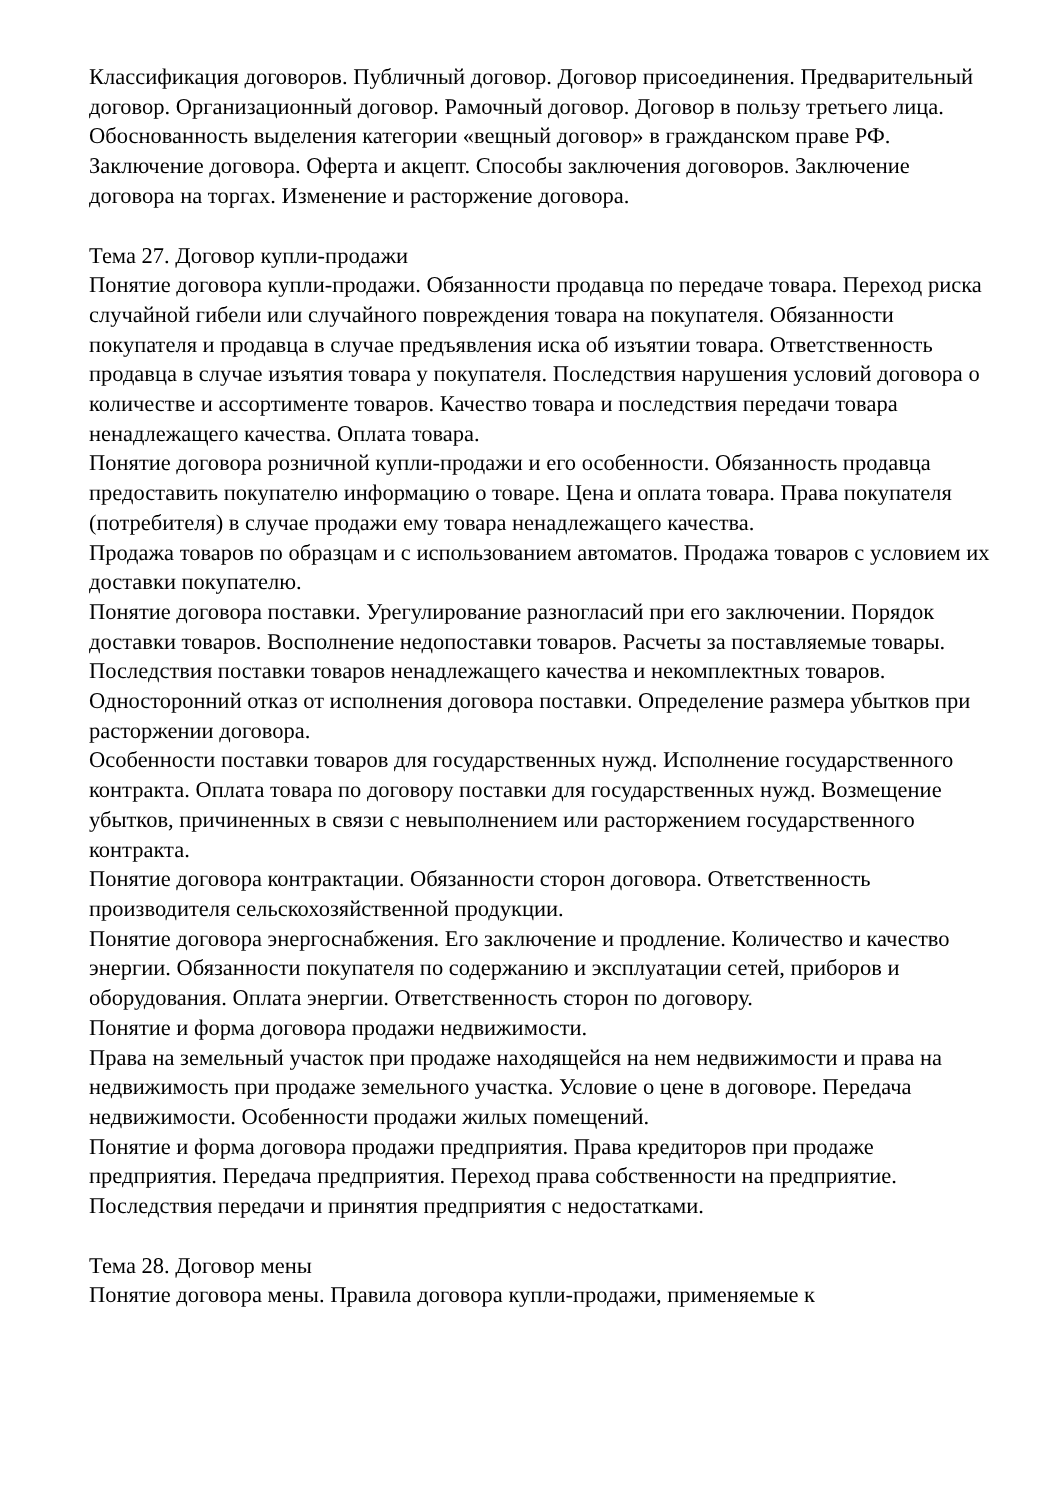Классификация договоров. Публичный договор. Договор присоединения. Предварительный договор. Организационный договор. Рамочный договор. Договор в пользу третьего лица. Обоснованность выделения категории «вещный договор» в гражданском праве РФ.
Заключение договора. Оферта и акцепт. Способы заключения договоров. Заключение договора на торгах. Изменение и расторжение договора.
Тема 27. Договор купли-продажи
Понятие договора купли-продажи. Обязанности продавца по передаче товара. Переход риска случайной гибели или случайного повреждения товара на покупателя. Обязанности покупателя и продавца в случае предъявления иска об изъятии товара. Ответственность продавца в случае изъятия товара у покупателя. Последствия нарушения условий договора о количестве и ассортименте товаров. Качество товара и последствия передачи товара ненадлежащего качества. Оплата товара.
Понятие договора розничной купли-продажи и его особенности. Обязанность продавца предоставить покупателю информацию о товаре. Цена и оплата товара. Права покупателя (потребителя) в случае продажи ему товара ненадлежащего качества.
Продажа товаров по образцам и с использованием автоматов. Продажа товаров с условием их доставки покупателю.
Понятие договора поставки. Урегулирование разногласий при его заключении. Порядок доставки товаров. Восполнение недопоставки товаров. Расчеты за поставляемые товары. Последствия поставки товаров ненадлежащего качества и некомплектных товаров. Односторонний отказ от исполнения договора поставки. Определение размера убытков при расторжении договора.
Особенности поставки товаров для государственных нужд. Исполнение государственного контракта. Оплата товара по договору поставки для государственных нужд. Возмещение убытков, причиненных в связи с невыполнением или расторжением государственного контракта.
Понятие договора контрактации. Обязанности сторон договора. Ответственность производителя сельскохозяйственной продукции.
Понятие договора энергоснабжения. Его заключение и продление. Количество и качество энергии. Обязанности покупателя по содержанию и эксплуатации сетей, приборов и оборудования. Оплата энергии. Ответственность сторон по договору.
Понятие и форма договора продажи недвижимости.
Права на земельный участок при продаже находящейся на нем недвижимости и права на недвижимость при продаже земельного участка. Условие о цене в договоре. Передача недвижимости. Особенности продажи жилых помещений.
Понятие и форма договора продажи предприятия. Права кредиторов при продаже предприятия. Передача предприятия. Переход права собственности на предприятие. Последствия передачи и принятия предприятия с недостатками.
Тема 28. Договор мены
Понятие договора мены. Правила договора купли-продажи, применяемые к